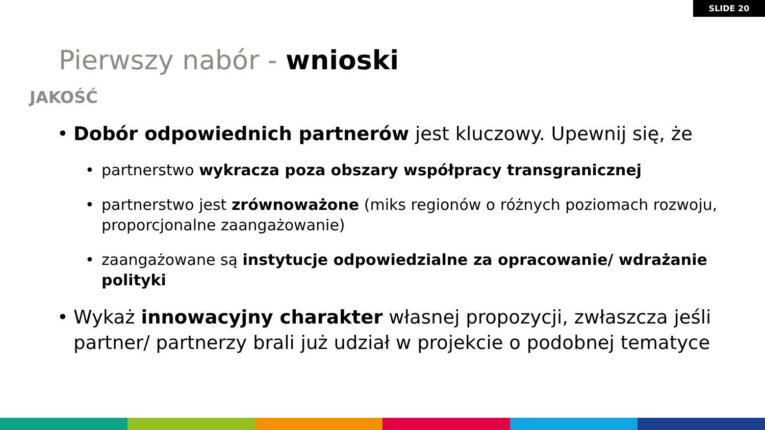SLIDE 20
Pierwszy nabór - wnioski
JAKOŚĆ
• Dobór odpowiednich partnerów jest kluczowy. Upewnij się, że
• partnerstwo wykracza poza obszary współpracy transgranicznej
• partnerstwo jest zrównoważone (miks regionów o różnych poziomach rozwoju, proporcjonalne zaangażowanie)
• zaangażowane są instytucje odpowiedzialne za opracowanie/ wdrażanie polityki
• Wykaż innowacyjny charakter własnej propozycji, zwłaszcza jeśli partner/ partnerzy brali już udział w projekcie o podobnej tematyce